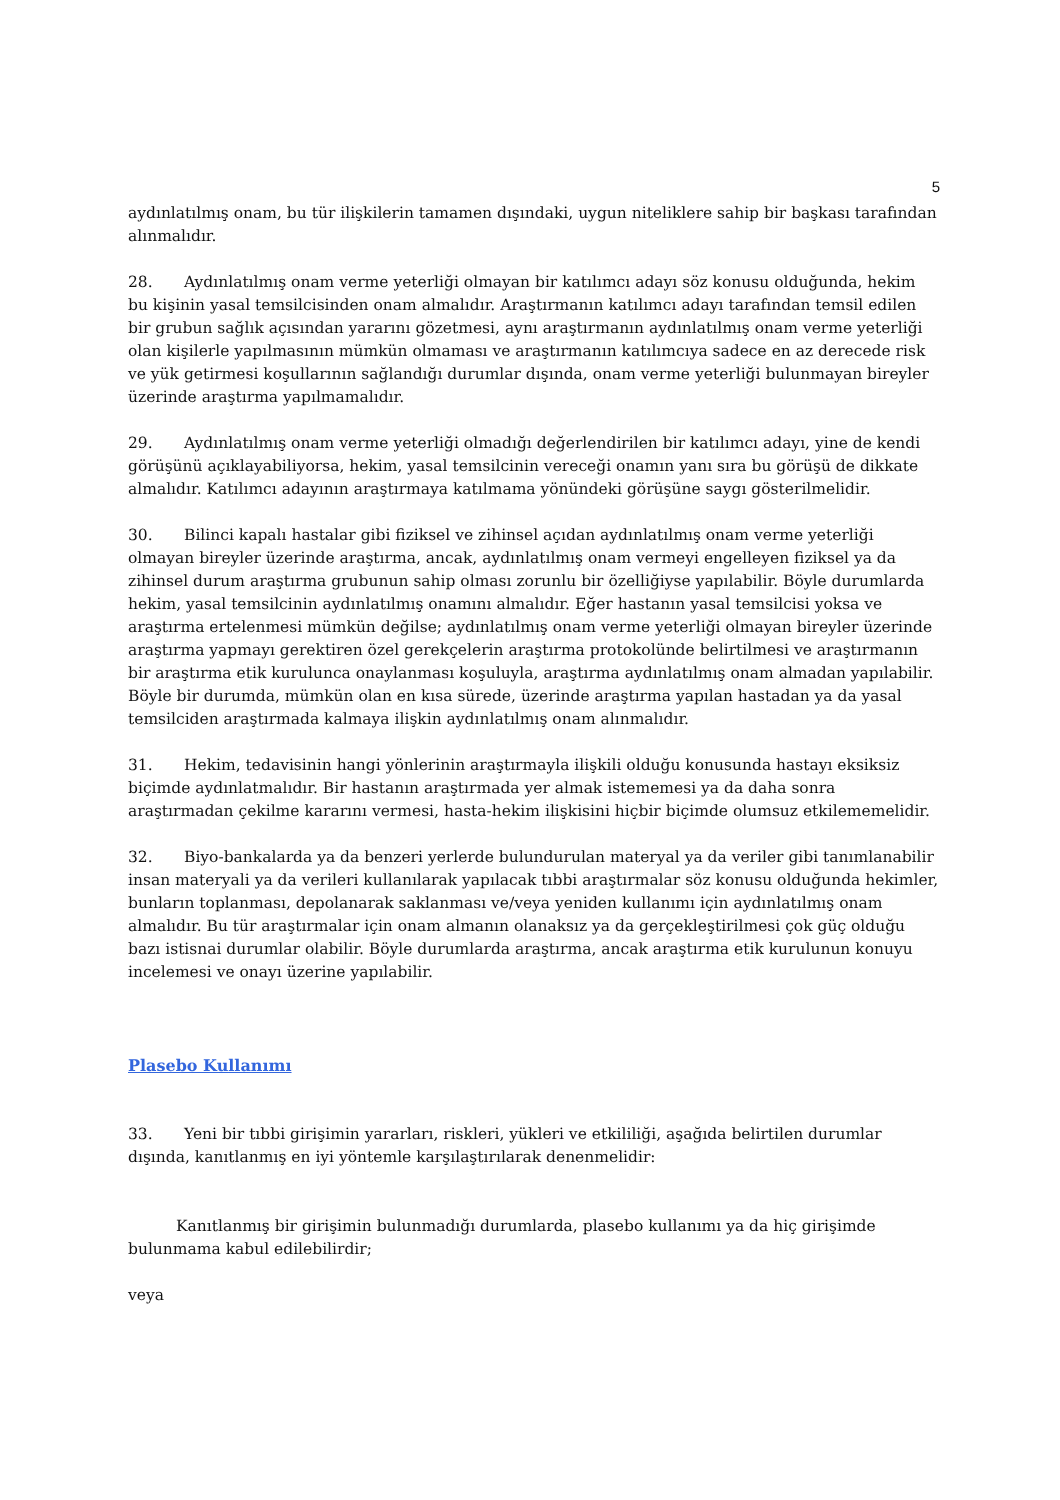5
aydınlatılmış onam, bu tür ilişkilerin tamamen dışındaki, uygun niteliklere sahip bir başkası tarafından alınmalıdır.
28. Aydınlatılmış onam verme yeterliği olmayan bir katılımcı adayı söz konusu olduğunda, hekim bu kişinin yasal temsilcisinden onam almalıdır. Araştırmanın katılımcı adayı tarafından temsil edilen bir grubun sağlık açısından yararını gözetmesi, aynı araştırmanın aydınlatılmış onam verme yeterliği olan kişilerle yapılmasının mümkün olmaması ve araştırmanın katılımcıya sadece en az derecede risk ve yük getirmesi koşullarının sağlandığı durumlar dışında, onam verme yeterliği bulunmayan bireyler üzerinde araştırma yapılmamalıdır.
29. Aydınlatılmış onam verme yeterliği olmadığı değerlendirilen bir katılımcı adayı, yine de kendi görüşünü açıklayabiliyorsa, hekim, yasal temsilcinin vereceği onamın yanı sıra bu görüşü de dikkate almalıdır. Katılımcı adayının araştırmaya katılmama yönündeki görüşüne saygı gösterilmelidir.
30. Bilinci kapalı hastalar gibi fiziksel ve zihinsel açıdan aydınlatılmış onam verme yeterliği olmayan bireyler üzerinde araştırma, ancak, aydınlatılmış onam vermeyi engelleyen fiziksel ya da zihinsel durum araştırma grubunun sahip olması zorunlu bir özelliğiyse yapılabilir. Böyle durumlarda hekim, yasal temsilcinin aydınlatılmış onamını almalıdır. Eğer hastanın yasal temsilcisi yoksa ve araştırma ertelenmesi mümkün değilse; aydınlatılmış onam verme yeterliği olmayan bireyler üzerinde araştırma yapmayı gerektiren özel gerekçelerin araştırma protokolünde belirtilmesi ve araştırmanın bir araştırma etik kurulunca onaylanması koşuluyla, araştırma aydınlatılmış onam almadan yapılabilir. Böyle bir durumda, mümkün olan en kısa sürede, üzerinde araştırma yapılan hastadan ya da yasal temsilciden araştırmada kalmaya ilişkin aydınlatılmış onam alınmalıdır.
31. Hekim, tedavisinin hangi yönlerinin araştırmayla ilişkili olduğu konusunda hastayı eksiksiz biçimde aydınlatmalıdır. Bir hastanın araştırmada yer almak istememesi ya da daha sonra araştırmadan çekilme kararını vermesi, hasta-hekim ilişkisini hiçbir biçimde olumsuz etkilememelidir.
32. Biyo-bankalarda ya da benzeri yerlerde bulundurulan materyal ya da veriler gibi tanımlanabilir insan materyali ya da verileri kullanılarak yapılacak tıbbi araştırmalar söz konusu olduğunda hekimler, bunların toplanması, depolanarak saklanması ve/veya yeniden kullanımı için aydınlatılmış onam almalıdır. Bu tür araştırmalar için onam almanın olanaksız ya da gerçekleştirilmesi çok güç olduğu bazı istisnai durumlar olabilir. Böyle durumlarda araştırma, ancak araştırma etik kurulunun konuyu incelemesi ve onayı üzerine yapılabilir.
Plasebo Kullanımı
33. Yeni bir tıbbi girişimin yararları, riskleri, yükleri ve etkililiği, aşağıda belirtilen durumlar dışında, kanıtlanmış en iyi yöntemle karşılaştırılarak denenmelidir:
Kanıtlanmış bir girişimin bulunmadığı durumlarda, plasebo kullanımı ya da hiç girişimde bulunmama kabul edilebilirdir;
veya